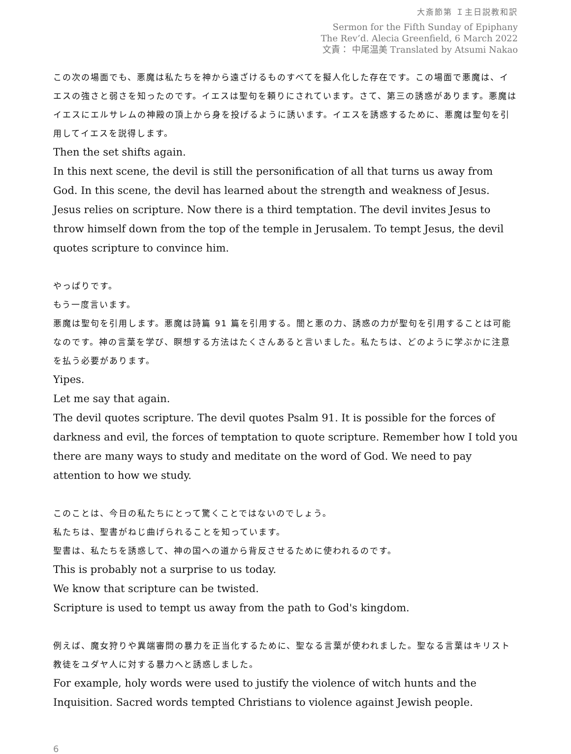大斎節第 Ｉ主日説教和訳
Sermon for the Fifth Sunday of Epiphany
The Rev’d. Alecia Greenfield, 6 March 2022
文責： 中尾温美 Translated by Atsumi Nakao
この次の場面でも、悪魔は私たちを神から遠ざけるものすべてを擬人化した存在です。この場面で悪魔は、イエスの強さと弱さを知ったのです。イエスは聖句を頼りにされています。さて、第三の誘惑があります。悪魔はイエスにエルサレムの神殿の頂上から身を投げるように誘います。イエスを誘惑するために、悪魔は聖句を引用してイエスを説得します。
Then the set shifts again.
In this next scene, the devil is still the personification of all that turns us away from God. In this scene, the devil has learned about the strength and weakness of Jesus. Jesus relies on scripture. Now there is a third temptation. The devil invites Jesus to throw himself down from the top of the temple in Jerusalem. To tempt Jesus, the devil quotes scripture to convince him.
やっぱりです。
もう一度言います。
悪魔は聖句を引用します。悪魔は詩篇 91 篇を引用する。闇と悪の力、誘惑の力が聖句を引用することは可能なのです。神の言葉を学び、瞑想する方法はたくさんあると言いました。私たちは、どのように学ぶかに注意を払う必要があります。
Yipes.
Let me say that again.
The devil quotes scripture. The devil quotes Psalm 91. It is possible for the forces of darkness and evil, the forces of temptation to quote scripture. Remember how I told you there are many ways to study and meditate on the word of God. We need to pay attention to how we study.
このことは、今日の私たちにとって驚くことではないのでしょう。
私たちは、聖書がねじ曲げられることを知っています。
聖書は、私たちを誘惑して、神の国への道から背反させるために使われるのです。
This is probably not a surprise to us today.
We know that scripture can be twisted.
Scripture is used to tempt us away from the path to God's kingdom.
例えば、魔女狩りや異端審問の暴力を正当化するために、聖なる言葉が使われました。聖なる言葉はキリスト教徒をユダヤ人に対する暴力へと誘惑しました。
For example, holy words were used to justify the violence of witch hunts and the Inquisition. Sacred words tempted Christians to violence against Jewish people.
6